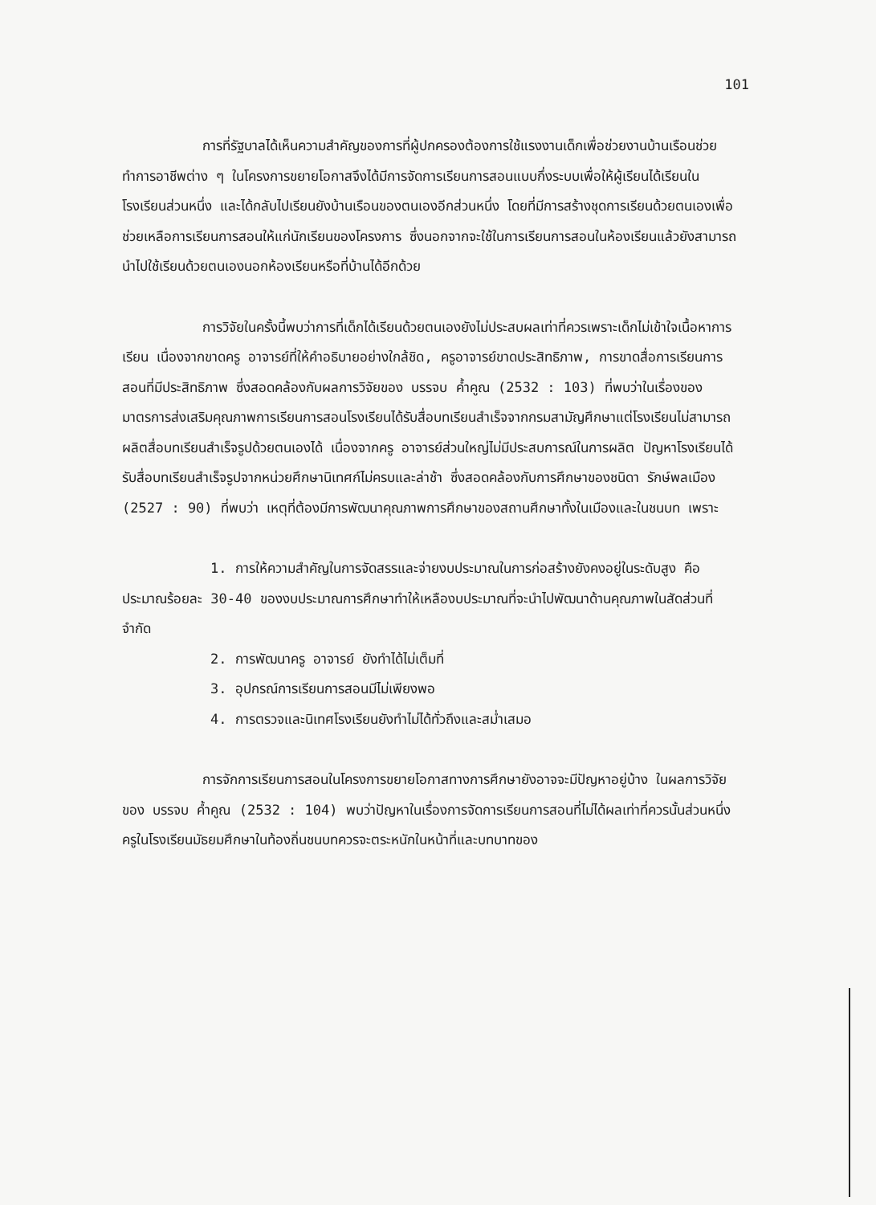101
การที่รัฐบาลได้เห็นความสำคัญของการที่ผู้ปกครองต้องการใช้แรงงานเด็กเพื่อช่วยงานบ้านเรือนช่วยทำการอาชีพต่าง ๆ ในโครงการขยายโอกาสจึงได้มีการจัดการเรียนการสอนแบบกึ่งระบบเพื่อให้ผู้เรียนได้เรียนในโรงเรียนส่วนหนึ่ง และได้กลับไปเรียนยังบ้านเรือนของตนเองอีกส่วนหนึ่ง โดยที่มีการสร้างชุดการเรียนด้วยตนเองเพื่อช่วยเหลือการเรียนการสอนให้แก่นักเรียนของโครงการ ซึ่งนอกจากจะใช้ในการเรียนการสอนในห้องเรียนแล้วยังสามารถนำไปใช้เรียนด้วยตนเองนอกห้องเรียนหรือที่บ้านได้อีกด้วย
การวิจัยในครั้งนี้พบว่าการที่เด็กได้เรียนด้วยตนเองยังไม่ประสบผลเท่าที่ควรเพราะเด็กไม่เข้าใจเนื้อหาการเรียน เนื่องจากขาดครู อาจารย์ที่ให้คำอธิบายอย่างใกล้ชิด, ครูอาจารย์ขาดประสิทธิภาพ, การขาดสื่อการเรียนการสอนที่มีประสิทธิภาพ ซึ่งสอดคล้องกับผลการวิจัยของ บรรจบ ค้ำคูณ (2532 : 103) ที่พบว่าในเรื่องของมาตรการส่งเสริมคุณภาพการเรียนการสอนโรงเรียนได้รับสื่อบทเรียนสำเร็จจากกรมสามัญศึกษาแต่โรงเรียนไม่สามารถผลิตสื่อบทเรียนสำเร็จรูปด้วยตนเองได้ เนื่องจากครู อาจารย์ส่วนใหญ่ไม่มีประสบการณ์ในการผลิต ปัญหาโรงเรียนได้รับสื่อบทเรียนสำเร็จรูปจากหน่วยศึกษานิเทศก์ไม่ครบและล่าช้า ซึ่งสอดคล้องกับการศึกษาของชนิดา รักษ์พลเมือง (2527 : 90) ที่พบว่า เหตุที่ต้องมีการพัฒนาคุณภาพการศึกษาของสถานศึกษาทั้งในเมืองและในชนบท เพราะ
1. การให้ความสำคัญในการจัดสรรและจ่ายงบประมาณในการก่อสร้างยังคงอยู่ในระดับสูง คือประมาณร้อยละ 30-40 ของงบประมาณการศึกษาทำให้เหลืองบประมาณที่จะนำไปพัฒนาด้านคุณภาพในสัดส่วนที่จำกัด
2. การพัฒนาครู อาจารย์ ยังทำได้ไม่เต็มที่
3. อุปกรณ์การเรียนการสอนมีไม่เพียงพอ
4. การตรวจและนิเทศโรงเรียนยังทำไม่ได้ทั่วถึงและสม่ำเสมอ
การจักการเรียนการสอนในโครงการขยายโอกาสทางการศึกษายังอาจจะมีปัญหาอยู่บ้าง ในผลการวิจัยของ บรรจบ ค้ำคูณ (2532 : 104) พบว่าปัญหาในเรื่องการจัดการเรียนการสอนที่ไม่ได้ผลเท่าที่ควรนั้นส่วนหนึ่ง ครูในโรงเรียนมัธยมศึกษาในท้องถิ่นชนบทควรจะตระหนักในหน้าที่และบทบาทของ